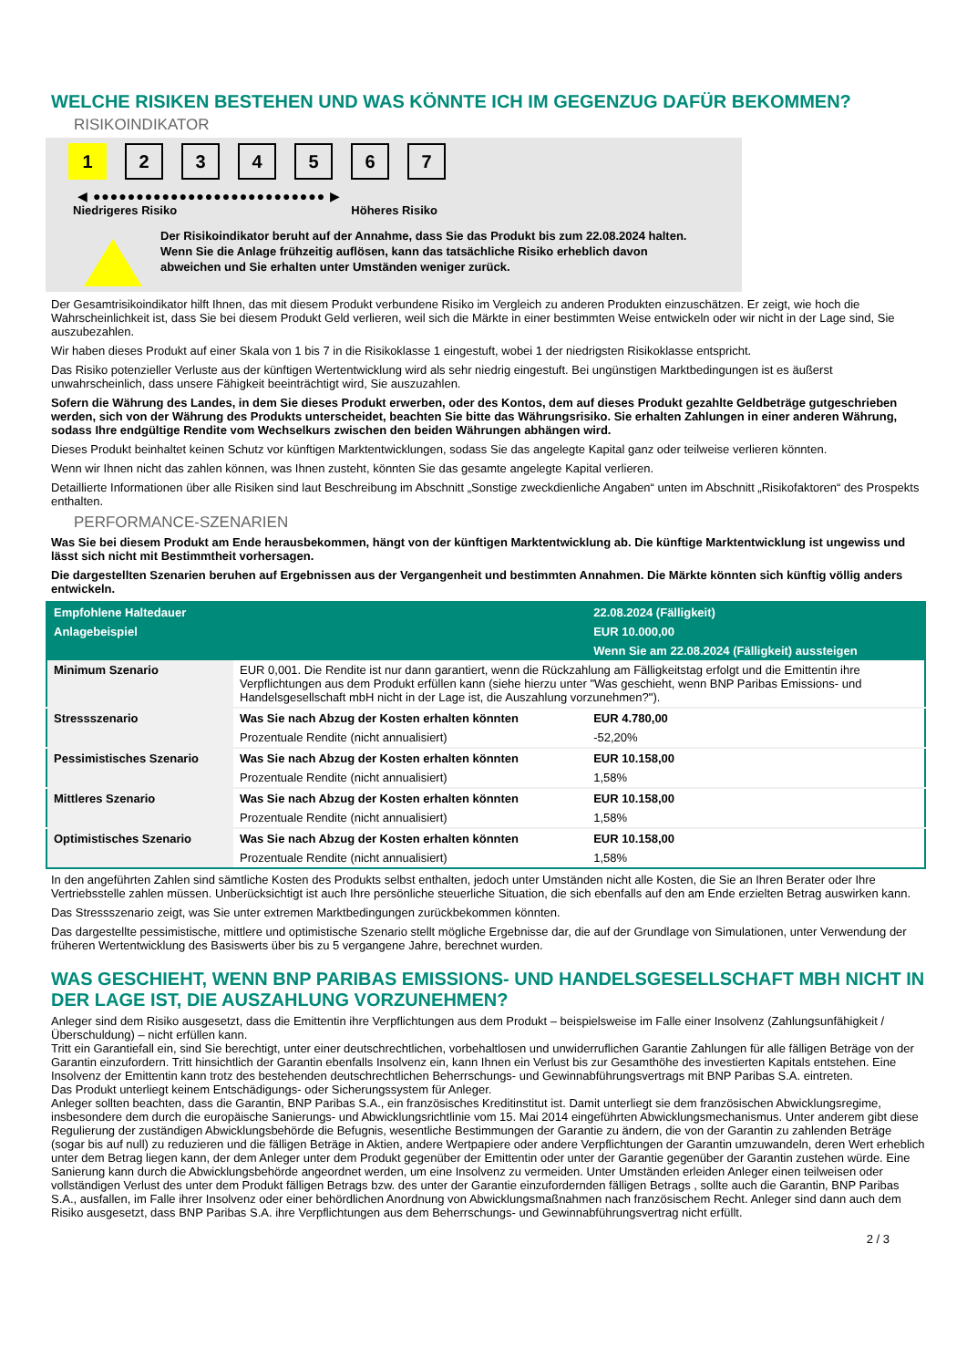WELCHE RISIKEN BESTEHEN UND WAS KÖNNTE ICH IM GEGENZUG DAFÜR BEKOMMEN?
RISIKOINDIKATOR
1 2 3 4 5 6 7
◀ ●●●●●●●●●●●●●●●●●●●●●●●●●●● ▶
Niedrigeres Risiko Höheres Risiko
Der Risikoindikator beruht auf der Annahme, dass Sie das Produkt bis zum 22.08.2024 halten.
Wenn Sie die Anlage frühzeitig auflösen, kann das tatsächliche Risiko erheblich davon abweichen und Sie erhalten unter Umständen weniger zurück.
Der Gesamtrisikoindikator hilft Ihnen, das mit diesem Produkt verbundene Risiko im Vergleich zu anderen Produkten einzuschätzen. Er zeigt, wie hoch die Wahrscheinlichkeit ist, dass Sie bei diesem Produkt Geld verlieren, weil sich die Märkte in einer bestimmten Weise entwickeln oder wir nicht in der Lage sind, Sie auszubezahlen.
Wir haben dieses Produkt auf einer Skala von 1 bis 7 in die Risikoklasse 1 eingestuft, wobei 1 der niedrigsten Risikoklasse entspricht.
Das Risiko potenzieller Verluste aus der künftigen Wertentwicklung wird als sehr niedrig eingestuft. Bei ungünstigen Marktbedingungen ist es äußerst unwahrscheinlich, dass unsere Fähigkeit beeinträchtigt wird, Sie auszuzahlen.
Sofern die Währung des Landes, in dem Sie dieses Produkt erwerben, oder des Kontos, dem auf dieses Produkt gezahlte Geldbeträge gutgeschrieben werden, sich von der Währung des Produkts unterscheidet, beachten Sie bitte das Währungsrisiko. Sie erhalten Zahlungen in einer anderen Währung, sodass Ihre endgültige Rendite vom Wechselkurs zwischen den beiden Währungen abhängen wird.
Dieses Produkt beinhaltet keinen Schutz vor künftigen Marktentwicklungen, sodass Sie das angelegte Kapital ganz oder teilweise verlieren könnten.
Wenn wir Ihnen nicht das zahlen können, was Ihnen zusteht, könnten Sie das gesamte angelegte Kapital verlieren.
Detaillierte Informationen über alle Risiken sind laut Beschreibung im Abschnitt „Sonstige zweckdienliche Angaben“ unten im Abschnitt „Risikofaktoren“ des Prospekts enthalten.
PERFORMANCE-SZENARIEN
Was Sie bei diesem Produkt am Ende herausbekommen, hängt von der künftigen Marktentwicklung ab. Die künftige Marktentwicklung ist ungewiss und lässt sich nicht mit Bestimmtheit vorhersagen.
Die dargestellten Szenarien beruhen auf Ergebnissen aus der Vergangenheit und bestimmten Annahmen. Die Märkte könnten sich künftig völlig anders entwickeln.
| Empfohlene Haltedauer | | 22.08.2024 (Fälligkeit) |
| Anlagebeispiel | | EUR 10.000,00 |
| | | Wenn Sie am 22.08.2024 (Fälligkeit) aussteigen |
| Minimum Szenario | EUR 0,001. Die Rendite ist nur dann garantiert, wenn die Rückzahlung am Fälligkeitstag erfolgt und die Emittentin ihre Verpflichtungen aus dem Produkt erfüllen kann (siehe hierzu unter "Was geschieht, wenn BNP Paribas Emissions- und Handelsgesellschaft mbH nicht in der Lage ist, die Auszahlung vorzunehmen?"). | |
| Stressszenario | Was Sie nach Abzug der Kosten erhalten könnten | EUR 4.780,00 |
| | Prozentuale Rendite (nicht annualisiert) | -52,20% |
| Pessimistisches Szenario | Was Sie nach Abzug der Kosten erhalten könnten | EUR 10.158,00 |
| | Prozentuale Rendite (nicht annualisiert) | 1,58% |
| Mittleres Szenario | Was Sie nach Abzug der Kosten erhalten könnten | EUR 10.158,00 |
| | Prozentuale Rendite (nicht annualisiert) | 1,58% |
| Optimistisches Szenario | Was Sie nach Abzug der Kosten erhalten könnten | EUR 10.158,00 |
| | Prozentuale Rendite (nicht annualisiert) | 1,58% |
In den angeführten Zahlen sind sämtliche Kosten des Produkts selbst enthalten, jedoch unter Umständen nicht alle Kosten, die Sie an Ihren Berater oder Ihre Vertriebsstelle zahlen müssen. Unberücksichtigt ist auch Ihre persönliche steuerliche Situation, die sich ebenfalls auf den am Ende erzielten Betrag auswirken kann.
Das Stressszenario zeigt, was Sie unter extremen Marktbedingungen zurückbekommen könnten.
Das dargestellte pessimistische, mittlere und optimistische Szenario stellt mögliche Ergebnisse dar, die auf der Grundlage von Simulationen, unter Verwendung der früheren Wertentwicklung des Basiswerts über bis zu 5 vergangene Jahre, berechnet wurden.
WAS GESCHIEHT, WENN BNP PARIBAS EMISSIONS- UND HANDELSGESELLSCHAFT MBH NICHT IN DER LAGE IST, DIE AUSZAHLUNG VORZUNEHMEN?
Anleger sind dem Risiko ausgesetzt, dass die Emittentin ihre Verpflichtungen aus dem Produkt – beispielsweise im Falle einer Insolvenz (Zahlungsunfähigkeit / Überschuldung) – nicht erfüllen kann.
Tritt ein Garantiefall ein, sind Sie berechtigt, unter einer deutschrechtlichen, vorbehaltlosen und unwiderruflichen Garantie Zahlungen für alle fälligen Beträge von der Garantin einzufordern. Tritt hinsichtlich der Garantin ebenfalls Insolvenz ein, kann Ihnen ein Verlust bis zur Gesamthöhe des investierten Kapitals entstehen. Eine Insolvenz der Emittentin kann trotz des bestehenden deutschrechtlichen Beherrschungs- und Gewinnabführungsvertrags mit BNP Paribas S.A. eintreten.
Das Produkt unterliegt keinem Entschädigungs- oder Sicherungssystem für Anleger.
Anleger sollten beachten, dass die Garantin, BNP Paribas S.A., ein französisches Kreditinstitut ist. Damit unterliegt sie dem französischen Abwicklungsregime, insbesondere dem durch die europäische Sanierungs- und Abwicklungsrichtlinie vom 15. Mai 2014 eingeführten Abwicklungsmechanismus. Unter anderem gibt diese Regulierung der zuständigen Abwicklungsbehörde die Befugnis, wesentliche Bestimmungen der Garantie zu ändern, die von der Garantin zu zahlenden Beträge (sogar bis auf null) zu reduzieren und die fälligen Beträge in Aktien, andere Wertpapiere oder andere Verpflichtungen der Garantin umzuwandeln, deren Wert erheblich unter dem Betrag liegen kann, der dem Anleger unter dem Produkt gegenüber der Emittentin oder unter der Garantie gegenüber der Garantin zustehen würde. Eine Sanierung kann durch die Abwicklungsbehörde angeordnet werden, um eine Insolvenz zu vermeiden. Unter Umständen erleiden Anleger einen teilweisen oder vollständigen Verlust des unter dem Produkt fälligen Betrags bzw. des unter der Garantie einzufordernden fälligen Betrags , sollte auch die Garantin, BNP Paribas S.A., ausfallen, im Falle ihrer Insolvenz oder einer behördlichen Anordnung von Abwicklungsmaßnahmen nach französischem Recht. Anleger sind dann auch dem Risiko ausgesetzt, dass BNP Paribas S.A. ihre Verpflichtungen aus dem Beherrschungs- und Gewinnabführungsvertrag nicht erfüllt.
2 / 3